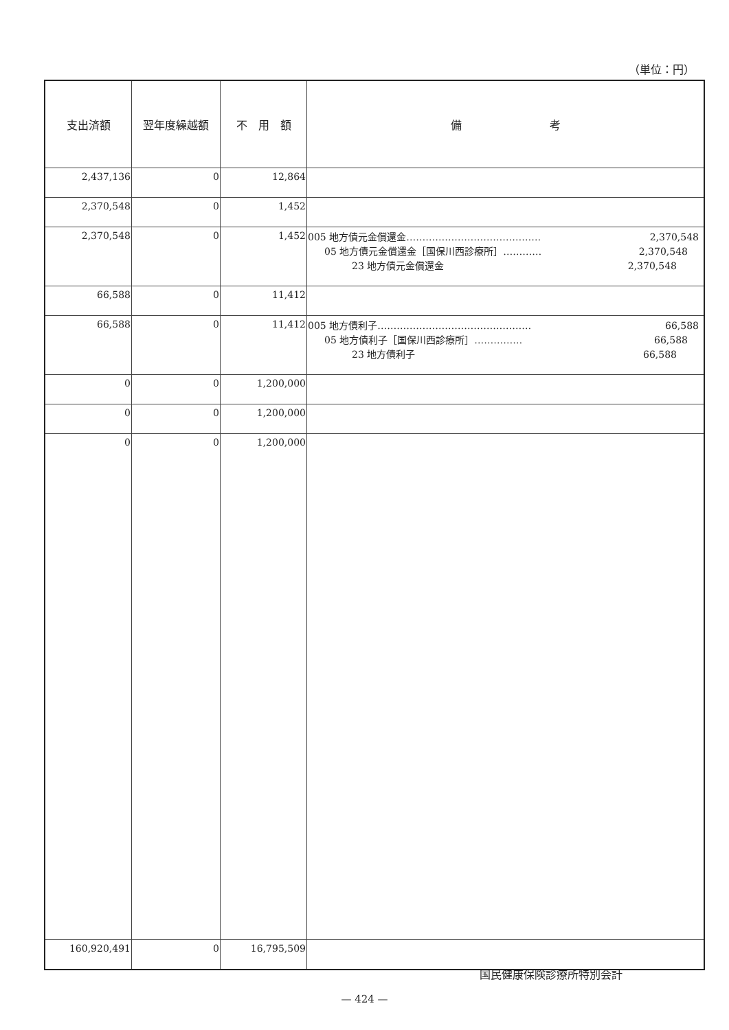（単位：円）
| 支出済額 | 翌年度繰越額 | 不 用 額 | 備 考 |
| --- | --- | --- | --- |
| 2,437,136 | 0 | 12,864 | |
| 2,370,548 | 0 | 1,452 | |
| 2,370,548 | 0 | 1,452 | 005 地方債元金償還金…………………………………… 2,370,548 05 地方債元金償還金［国保川西診療所］………… 2,370,548 23 地方債元金償還金 2,370,548 |
| 66,588 | 0 | 11,412 | |
| 66,588 | 0 | 11,412 | 005 地方債利子………………………………………… 66,588 05 地方債利子［国保川西診療所］…………… 66,588 23 地方債利子 66,588 |
| 0 | 0 | 1,200,000 | |
| 0 | 0 | 1,200,000 | |
| 0 | 0 | 1,200,000 | |
| 160,920,491 | 0 | 16,795,509 | |
国民健康保険診療所特別会計
— 424 —